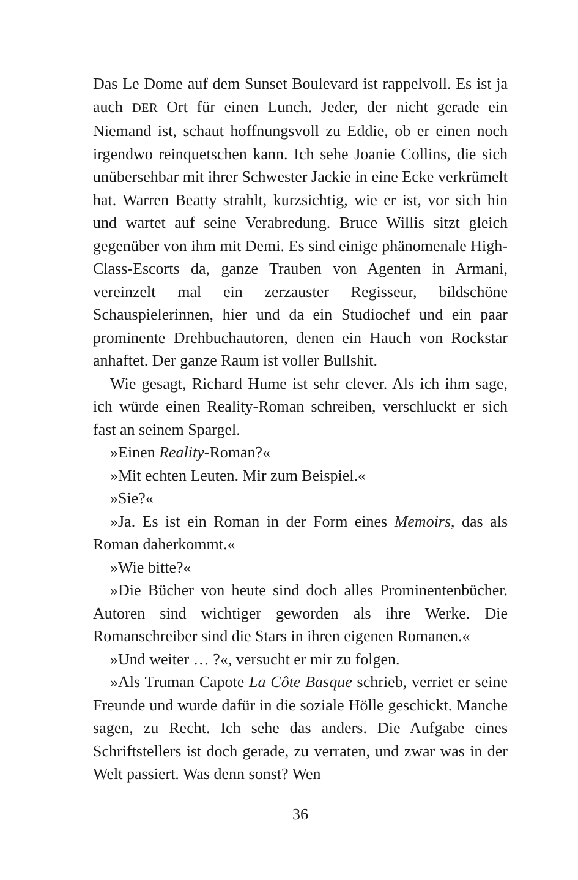Das Le Dome auf dem Sunset Boulevard ist rappelvoll. Es ist ja auch DER Ort für einen Lunch. Jeder, der nicht gerade ein Niemand ist, schaut hoffnungsvoll zu Eddie, ob er einen noch irgendwo reinquetschen kann. Ich sehe Joanie Collins, die sich unübersehbar mit ihrer Schwester Jackie in eine Ecke verkrümelt hat. Warren Beatty strahlt, kurzsichtig, wie er ist, vor sich hin und wartet auf seine Verabredung. Bruce Willis sitzt gleich gegenüber von ihm mit Demi. Es sind einige phänomenale High-Class-Escorts da, ganze Trauben von Agenten in Armani, vereinzelt mal ein zerzauster Regisseur, bildschöne Schauspielerinnen, hier und da ein Studiochef und ein paar prominente Drehbuchautoren, denen ein Hauch von Rockstar anhaftet. Der ganze Raum ist voller Bullshit.
Wie gesagt, Richard Hume ist sehr clever. Als ich ihm sage, ich würde einen Reality-Roman schreiben, verschluckt er sich fast an seinem Spargel.
»Einen Reality-Roman?«
»Mit echten Leuten. Mir zum Beispiel.«
»Sie?«
»Ja. Es ist ein Roman in der Form eines Memoirs, das als Roman daherkommt.«
»Wie bitte?«
»Die Bücher von heute sind doch alles Prominentenbücher. Autoren sind wichtiger geworden als ihre Werke. Die Romanschreiber sind die Stars in ihren eigenen Romanen.«
»Und weiter … ?«, versucht er mir zu folgen.
»Als Truman Capote La Côte Basque schrieb, verriet er seine Freunde und wurde dafür in die soziale Hölle geschickt. Manche sagen, zu Recht. Ich sehe das anders. Die Aufgabe eines Schriftstellers ist doch gerade, zu verraten, und zwar was in der Welt passiert. Was denn sonst? Wen
36